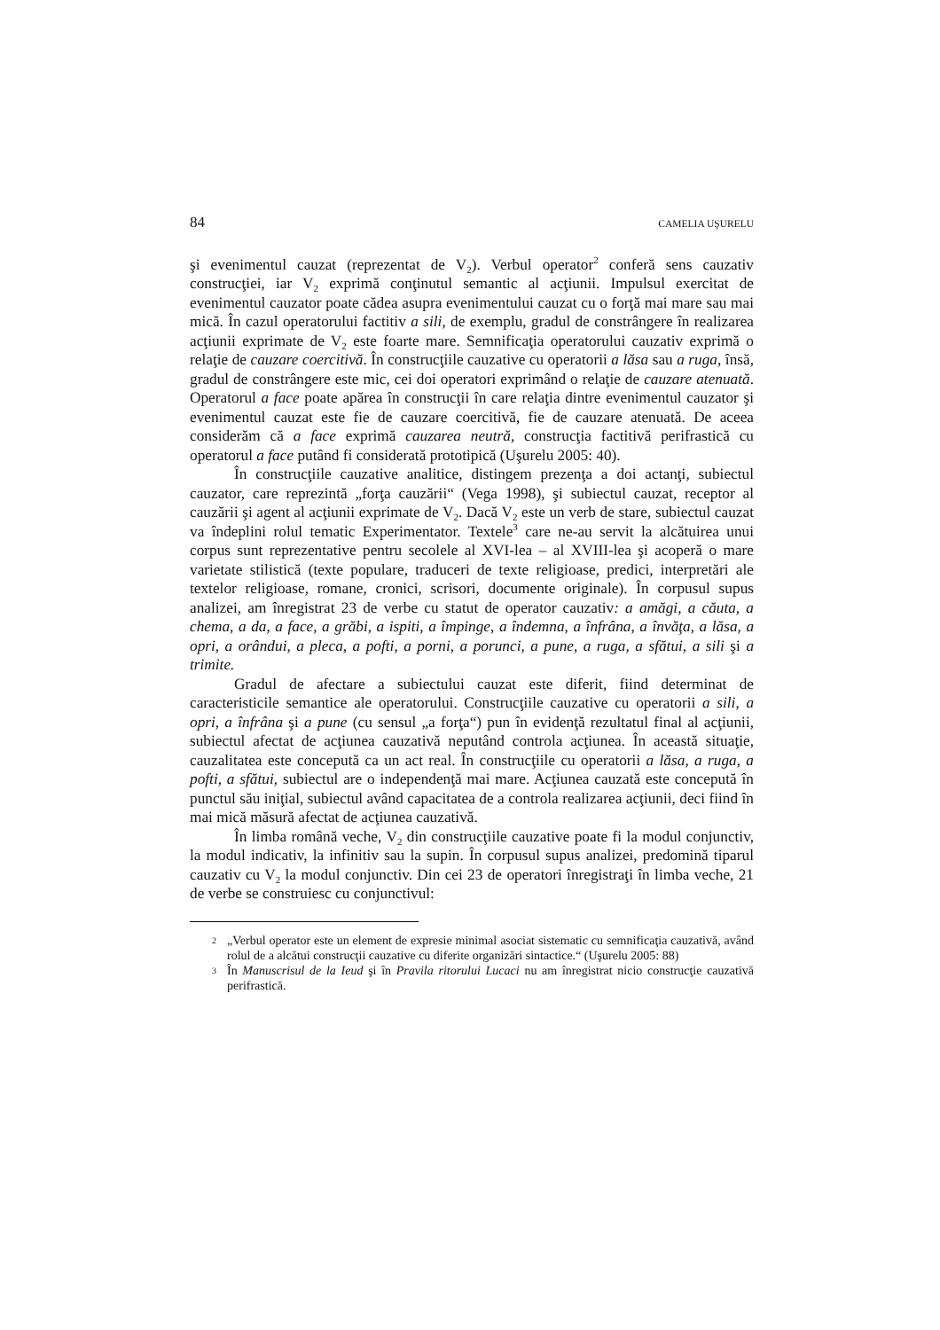84 CAMELIA UŞURELU
şi evenimentul cauzat (reprezentat de V<sub>2</sub>). Verbul operator<sup>2</sup> conferă sens cauzativ construcţiei, iar V<sub>2</sub> exprimă conţinutul semantic al acţiunii. Impulsul exercitat de evenimentul cauzator poate cădea asupra evenimentului cauzat cu o forţă mai mare sau mai mică. În cazul operatorului factitiv a sili, de exemplu, gradul de constrângere în realizarea acţiunii exprimate de V<sub>2</sub> este foarte mare. Semnificaţia operatorului cauzativ exprimă o relaţie de cauzare coercitivă. În construcţiile cauzative cu operatorii a lăsa sau a ruga, însă, gradul de constrângere este mic, cei doi operatori exprimând o relaţie de cauzare atenuată. Operatorul a face poate apărea în construcţii în care relaţia dintre evenimentul cauzator şi evenimentul cauzat este fie de cauzare coercitivă, fie de cauzare atenuată. De aceea considerăm că a face exprimă cauzarea neutră, construcţia factitivă perifrastică cu operatorul a face putând fi considerată prototipică (Uşurelu 2005: 40).
În construcţiile cauzative analitice, distingem prezenţa a doi actanţi, subiectul cauzator, care reprezintă „forţa cauzării“ (Vega 1998), şi subiectul cauzat, receptor al cauzării şi agent al acţiunii exprimate de V<sub>2</sub>. Dacă V<sub>2</sub> este un verb de stare, subiectul cauzat va îndeplini rolul tematic Experimentator. Textele<sup>3</sup> care ne-au servit la alcătuirea unui corpus sunt reprezentative pentru secolele al XVI-lea – al XVIII-lea şi acoperă o mare varietate stilistică (texte populare, traduceri de texte religioase, predici, interpretări ale textelor religioase, romane, cronici, scrisori, documente originale). În corpusul supus analizei, am înregistrat 23 de verbe cu statut de operator cauzativ: a amăgi, a căuta, a chema, a da, a face, a grăbi, a ispiti, a împinge, a îndemna, a înfrâna, a învăţa, a lăsa, a opri, a orândui, a pleca, a pofti, a porni, a porunci, a pune, a ruga, a sfătui, a sili şi a trimite.
Gradul de afectare a subiectului cauzat este diferit, fiind determinat de caracteristicile semantice ale operatorului. Construcţiile cauzative cu operatorii a sili, a opri, a înfrâna şi a pune (cu sensul „a forţa“) pun în evidenţă rezultatul final al acţiunii, subiectul afectat de acţiunea cauzativă neputând controla acţiunea. În această situaţie, cauzalitatea este concepută ca un act real. În construcţiile cu operatorii a lăsa, a ruga, a pofti, a sfătui, subiectul are o independenţă mai mare. Acţiunea cauzată este concepută în punctul său iniţial, subiectul având capacitatea de a controla realizarea acţiunii, deci fiind în mai mică măsură afectat de acţiunea cauzativă.
În limba română veche, V<sub>2</sub> din construcţiile cauzative poate fi la modul conjunctiv, la modul indicativ, la infinitiv sau la supin. În corpusul supus analizei, predomină tiparul cauzativ cu V<sub>2</sub> la modul conjunctiv. Din cei 23 de operatori înregistraţi în limba veche, 21 de verbe se construiesc cu conjunctivul:
2 „Verbul operator este un element de expresie minimal asociat sistematic cu semnificaţia cauzativă, având rolul de a alcătui construcţii cauzative cu diferite organizări sintactice.“ (Uşurelu 2005: 88)
3 În Manuscrisul de la Ieud şi în Pravila ritorului Lucaci nu am înregistrat nicio construcţie cauzativă perifrastică.